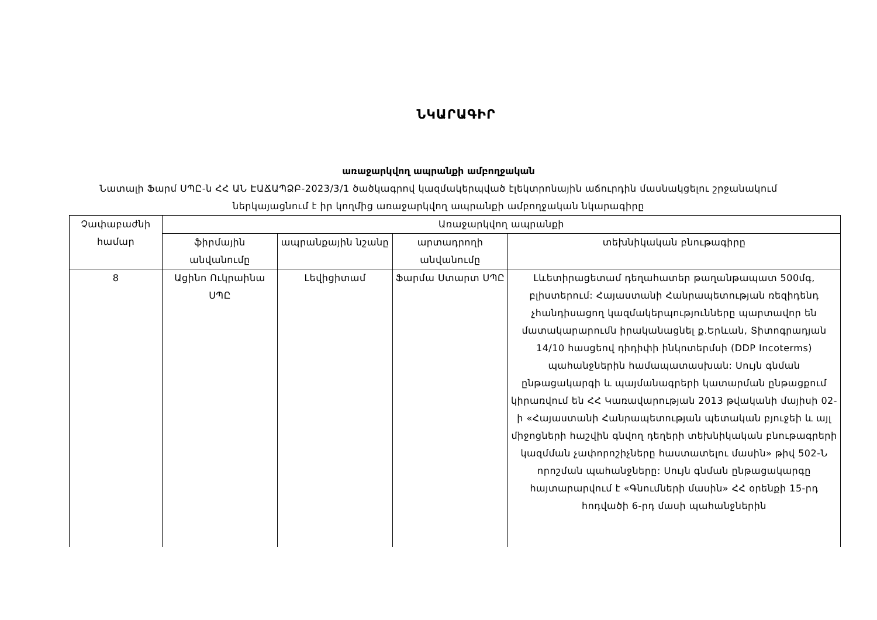ՆԿԱՐԱԳԻՐ
առաջարկվող ապրանքի ամբողջական
Նատալի Ֆարմ ՍՊԸ-ն ՀՀ ԱՆ ԷԱՃԱՊՁԲ-2023/3/1 ծածկագրով կազմակերպված էլեկտրոնային աճուրդին մասնակցելու շրջանակում ներկայացնում է իր կողմից առաջարկվող ապրանքի ամբողջական նկարագիրը
| Չափաբաժնի համար | Առաջարկվող ապրանքի | | | |
| --- | --- | --- | --- | --- |
| | ֆիրմային անվանումը | ապրանքային նշանը | արտադրողի անվանումը | տեխնիկական բնութագիրը |
| 8 | Ացինո Ուկրաինա ՍՊԸ | Լեվիցիտամ | Ֆարմա Ստարտ ՍՊԸ | Լևետիրացետամ դեղահատեր թաղանթապատ 500մգ, բլիստերում: Հայաստանի Հանրապետության ռեզիդենդ չհանդիսացող կազմակերպությունները պարտավոր են մատակարարումն իրականացնել ք.Երևան, Տիտոգրադյան 14/10 հասցեով դիդիփի ինկոտերմսի (DDP Incoterms) պահանջներին համապատասխան: Սույն գնման ընթացակարգի և պայմանագրերի կատարման ընթացքում կիրառվում են ՀՀ Կառավարության 2013 թվականի մայիսի 02-ի «Հայաստանի Հանրապետության պետական բյուջեի և այլ միջոցների հաշվին գնվող դեղերի տեխնիկական բնութագրերի կազմման չափորոշիչները հաստատելու մասին» թիվ 502-Ն որոշման պահանջները: Սույն գնման ընթացակարգը հայտարարվում է «Գնումների մասին» ՀՀ օրենքի 15-րդ հոդվածի 6-րդ մասի պահանջներին |